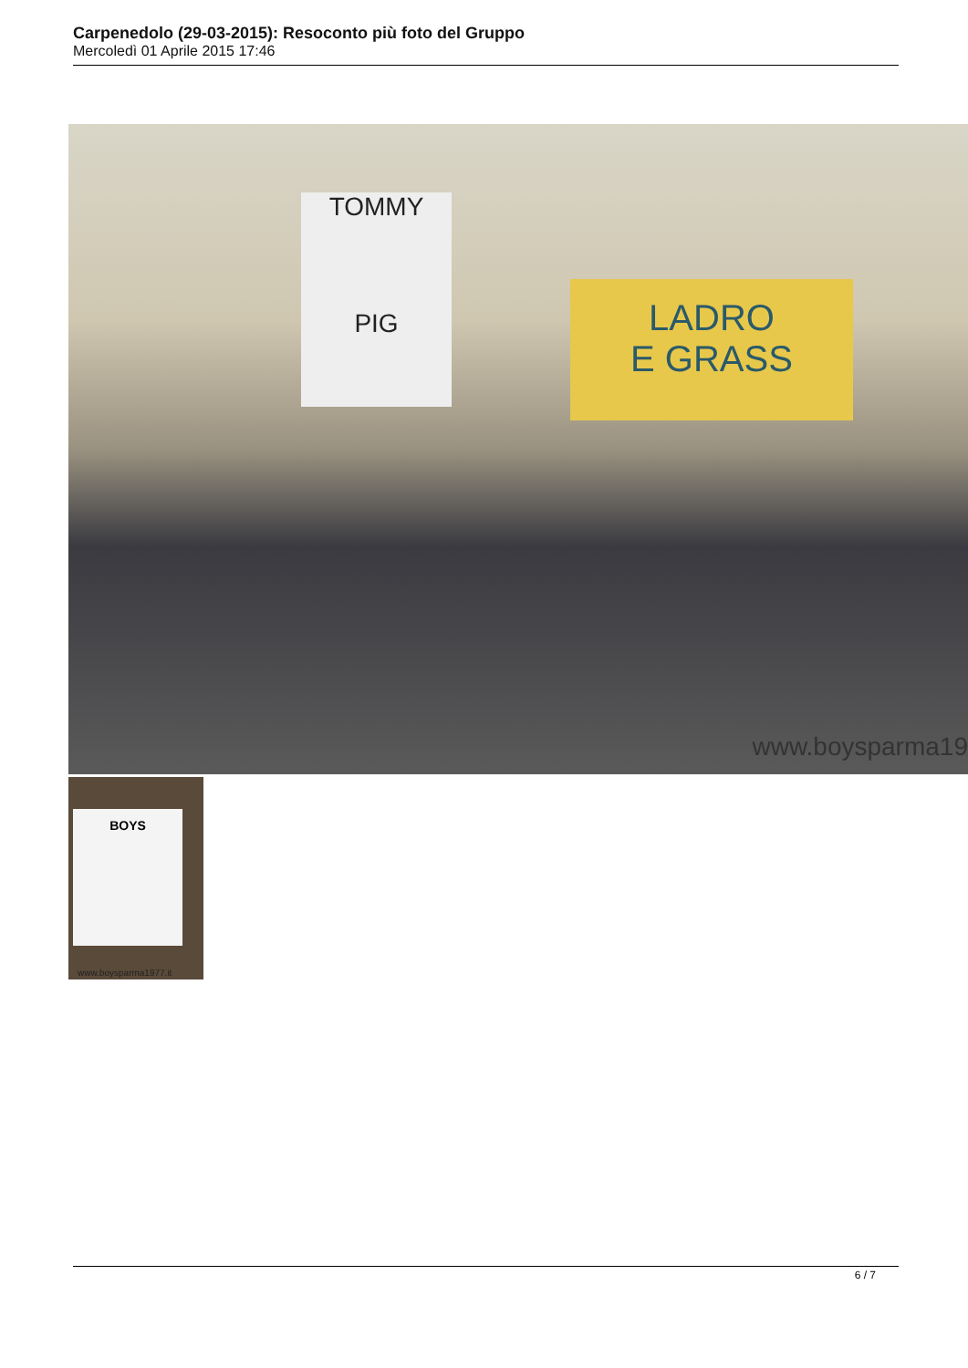Carpenedolo (29-03-2015): Resoconto più foto del Gruppo
Mercoledì 01 Aprile 2015 17:46
TOMMY
PIG
LADRO
E GRASS
www.boysparma19
BOYS
www.boysparma1977.it
6 / 7